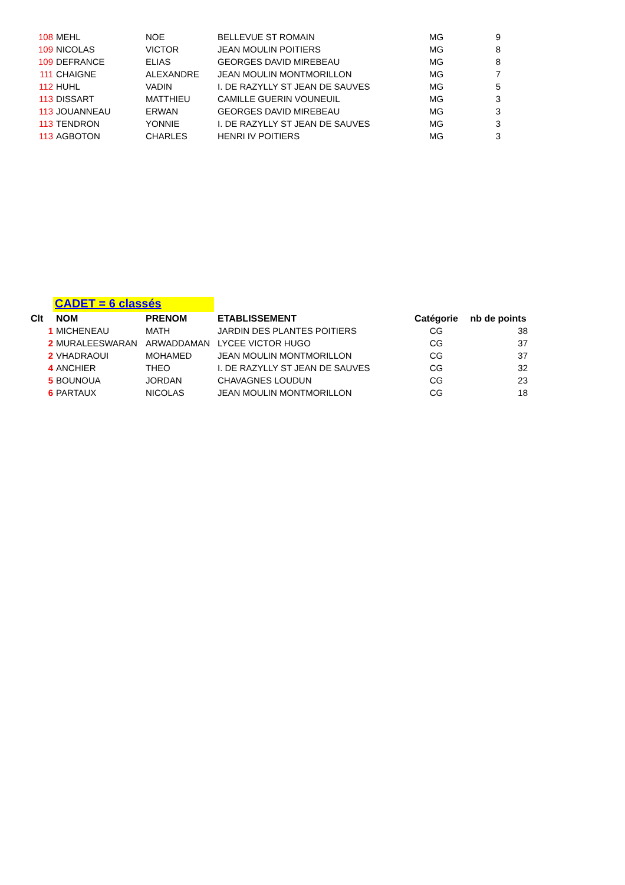| 108 | MEHL | NOE | BELLEVUE ST ROMAIN | MG | 9 |
| 109 | NICOLAS | VICTOR | JEAN MOULIN POITIERS | MG | 8 |
| 109 | DEFRANCE | ELIAS | GEORGES DAVID MIREBEAU | MG | 8 |
| 111 | CHAIGNE | ALEXANDRE | JEAN MOULIN MONTMORILLON | MG | 7 |
| 112 | HUHL | VADIN | I. DE RAZYLLY ST JEAN DE SAUVES | MG | 5 |
| 113 | DISSART | MATTHIEU | CAMILLE GUERIN VOUNEUIL | MG | 3 |
| 113 | JOUANNEAU | ERWAN | GEORGES DAVID MIREBEAU | MG | 3 |
| 113 | TENDRON | YONNIE | I. DE RAZYLLY ST JEAN DE SAUVES | MG | 3 |
| 113 | AGBOTON | CHARLES | HENRI IV POITIERS | MG | 3 |
CADET = 6 classés
| Clt | NOM | PRENOM | ETABLISSEMENT | Catégorie | nb de points |
| --- | --- | --- | --- | --- | --- |
| 1 | MICHENEAU | MATH | JARDIN DES PLANTES POITIERS | CG | 38 |
| 2 | MURALEESWARAN | ARWADDAMAN | LYCEE VICTOR HUGO | CG | 37 |
| 2 | VHADRAOUI | MOHAMED | JEAN MOULIN MONTMORILLON | CG | 37 |
| 4 | ANCHIER | THEO | I. DE RAZYLLY ST JEAN DE SAUVES | CG | 32 |
| 5 | BOUNOUA | JORDAN | CHAVAGNES LOUDUN | CG | 23 |
| 6 | PARTAUX | NICOLAS | JEAN MOULIN MONTMORILLON | CG | 18 |